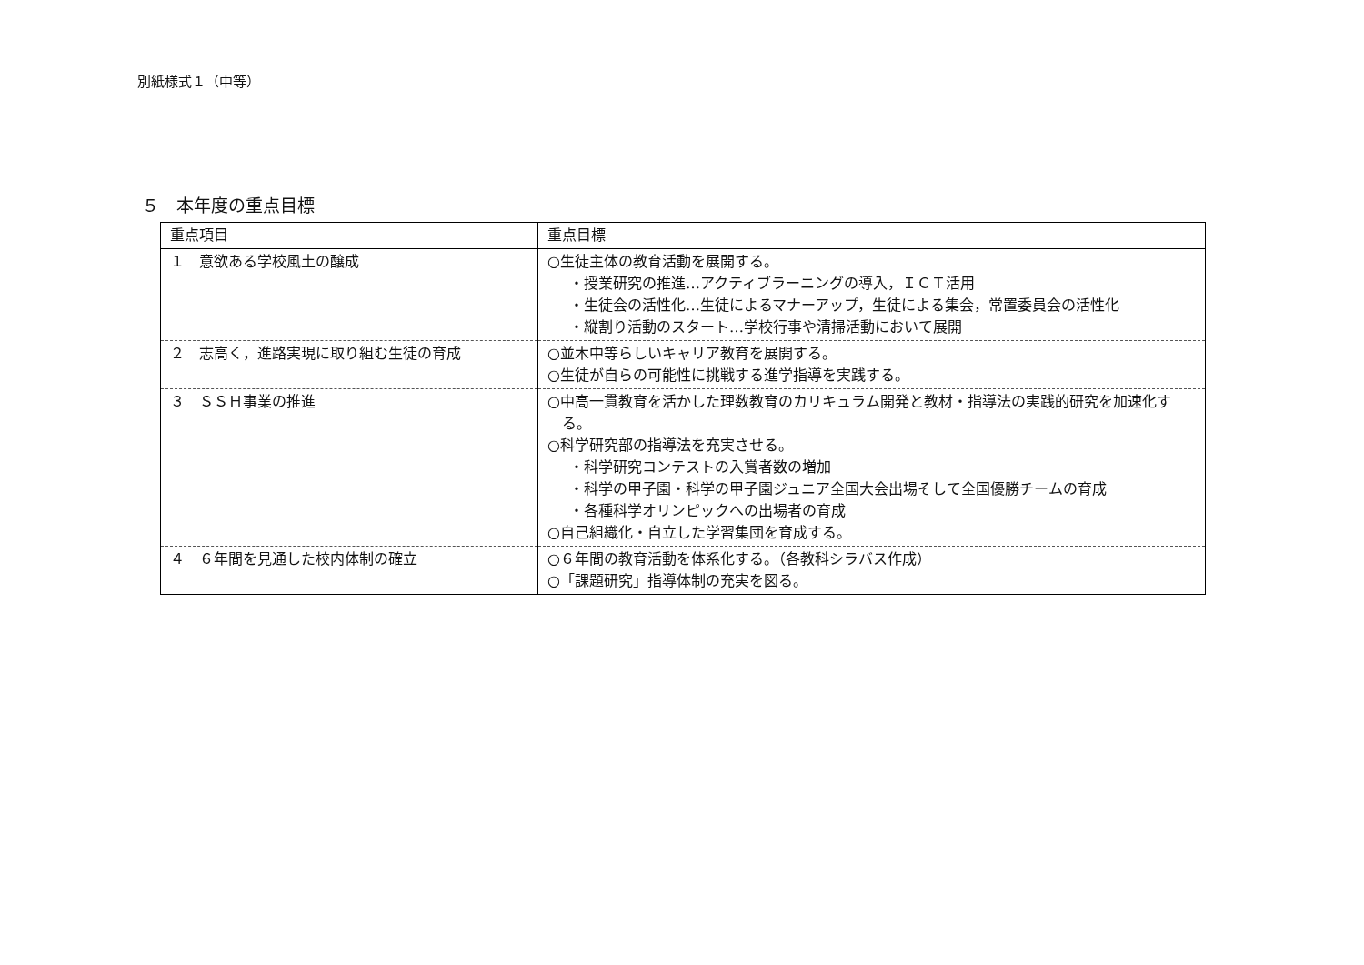別紙様式１（中等）
５　本年度の重点目標
| 重点項目 | 重点目標 |
| １ 意欲ある学校風土の醸成 | ○生徒主体の教育活動を展開する。 ・授業研究の推進…アクティブラーニングの導入，ＩＣＴ活用 ・生徒会の活性化…生徒によるマナーアップ，生徒による集会，常置委員会の活性化 ・縦割り活動のスタート…学校行事や清掃活動において展開 |
| ２ 志高く，進路実現に取り組む生徒の育成 | ○並木中等らしいキャリア教育を展開する。 ○生徒が自らの可能性に挑戦する進学指導を実践する。 |
| ３ ＳＳＨ事業の推進 | ○中高一貫教育を活かした理数教育のカリキュラム開発と教材・指導法の実践的研究を加速化する。 ○科学研究部の指導法を充実させる。 ・科学研究コンテストの入賞者数の増加 ・科学の甲子園・科学の甲子園ジュニア全国大会出場そして全国優勝チームの育成 ・各種科学オリンピックへの出場者の育成 ○自己組織化・自立した学習集団を育成する。 |
| ４ ６年間を見通した校内体制の確立 | ○６年間の教育活動を体系化する。（各教科シラバス作成） ○「課題研究」指導体制の充実を図る。 |